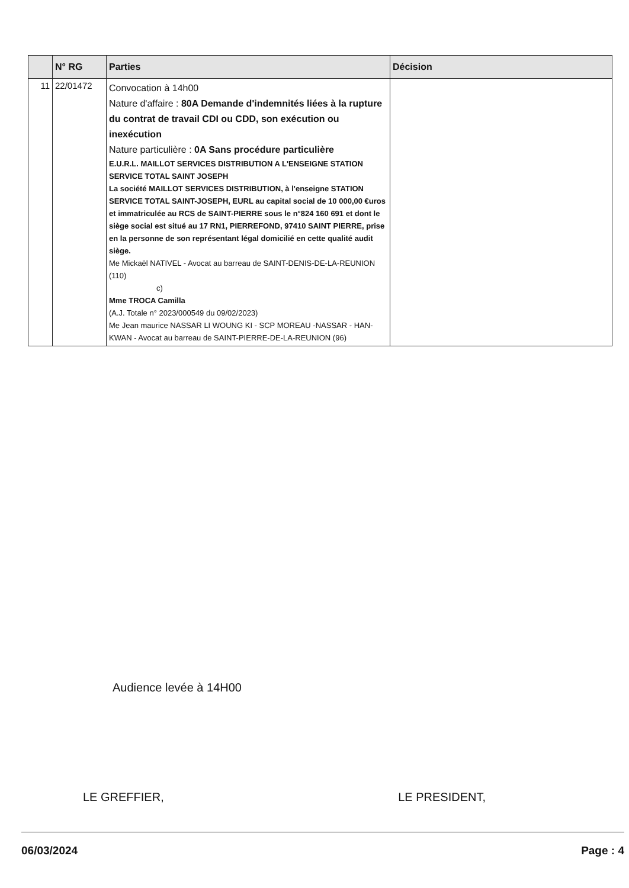| | N° RG | Parties | Décision |
| --- | --- | --- | --- |
| 11 | 22/01472 | Convocation à 14h00 Nature d'affaire : 80A Demande d'indemnités liées à la rupture du contrat de travail CDI ou CDD, son exécution ou inexécution Nature particulière : 0A Sans procédure particulière E.U.R.L. MAILLOT SERVICES DISTRIBUTION A L'ENSEIGNE STATION SERVICE TOTAL SAINT JOSEPH La société MAILLOT SERVICES DISTRIBUTION, à l'enseigne STATION SERVICE TOTAL SAINT-JOSEPH, EURL au capital social de 10 000,00 €uros et immatriculée au RCS de SAINT-PIERRE sous le n°824 160 691 et dont le siège social est situé au 17 RN1, PIERREFOND, 97410 SAINT PIERRE, prise en la personne de son représentant légal domicilié en cette qualité audit siège. Me Mickaël NATIVEL - Avocat au barreau de SAINT-DENIS-DE-LA-REUNION (110) c) Mme TROCA Camilla (A.J. Totale n° 2023/000549 du 09/02/2023) Me Jean maurice NASSAR LI WOUNG KI - SCP MOREAU -NASSAR - HAN-KWAN - Avocat au barreau de SAINT-PIERRE-DE-LA-REUNION (96) | |
Audience levée à 14H00
LE GREFFIER, LE PRESIDENT,
06/03/2024 Page : 4